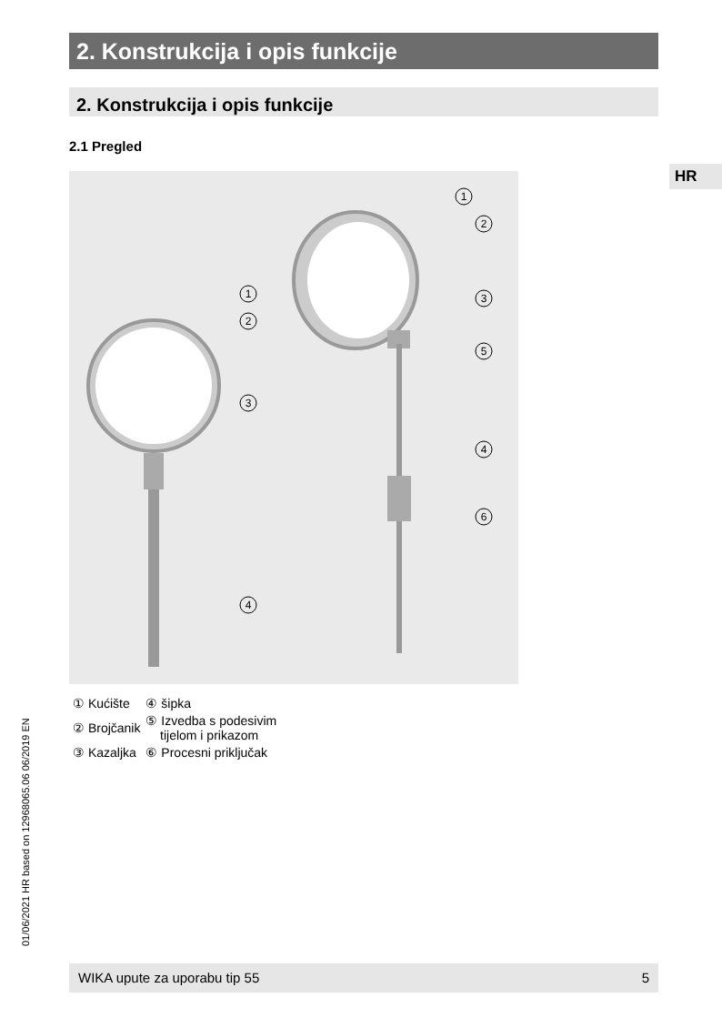2. Konstrukcija i opis funkcije
2. Konstrukcija i opis funkcije
2.1 Pregled
HR
1
2
3
5
4
6
1
2
3
4
| ① Kućište | ④ šipka |
| ② Brojčanik | ⑤ Izvedba s podesivim tijelom i prikazom |
| ③ Kazaljka | ⑥ Procesni priključak |
01/06/2021 HR based on 12968065.06 06/2019 EN
WIKA upute za uporabu tip 55 5